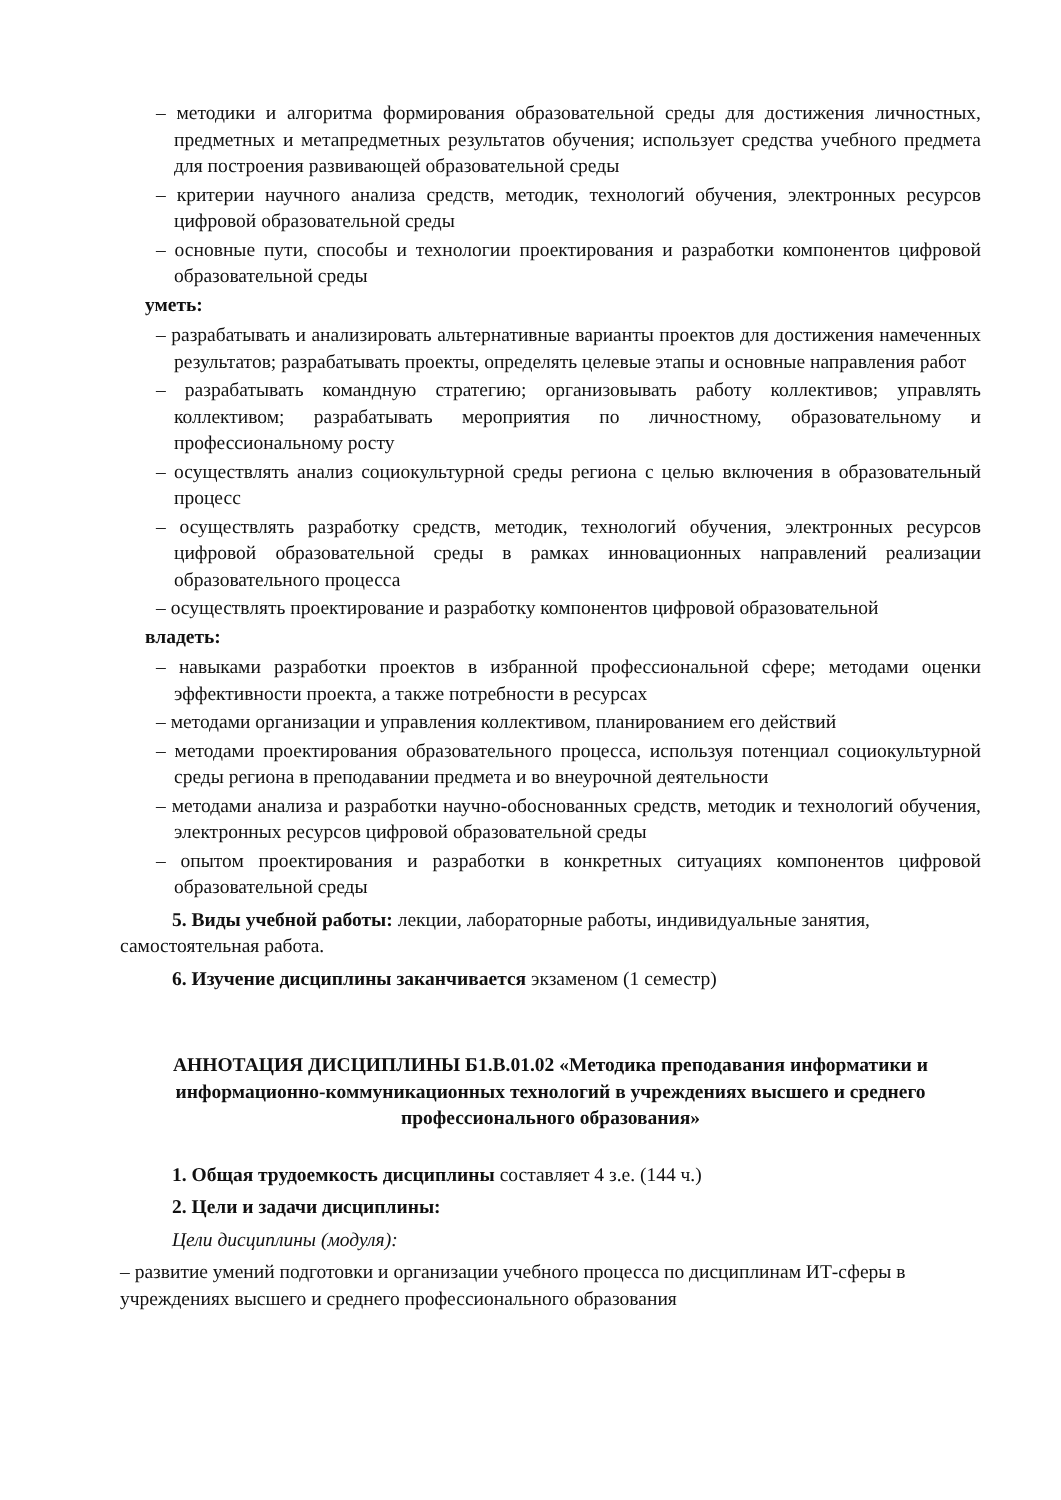– методики и алгоритма формирования образовательной среды для достижения личностных, предметных и метапредметных результатов обучения; использует средства учебного предмета для построения развивающей образовательной среды
– критерии научного анализа средств, методик, технологий обучения, электронных ресурсов цифровой образовательной среды
– основные пути, способы и технологии проектирования и разработки компонентов цифровой образовательной среды
уметь:
– разрабатывать и анализировать альтернативные варианты проектов для достижения намеченных результатов; разрабатывать проекты, определять целевые этапы и основные направления работ
– разрабатывать командную стратегию; организовывать работу коллективов; управлять коллективом; разрабатывать мероприятия по личностному, образовательному и профессиональному росту
– осуществлять анализ социокультурной среды региона с целью включения в образовательный процесс
– осуществлять разработку средств, методик, технологий обучения, электронных ресурсов цифровой образовательной среды в рамках инновационных направлений реализации образовательного процесса
– осуществлять проектирование и разработку компонентов цифровой образовательной
владеть:
– навыками разработки проектов в избранной профессиональной сфере; методами оценки эффективности проекта, а также потребности в ресурсах
– методами организации и управления коллективом, планированием его действий
– методами проектирования образовательного процесса, используя потенциал социокультурной среды региона в преподавании предмета и во внеурочной деятельности
– методами анализа и разработки научно-обоснованных средств, методик и технологий обучения, электронных ресурсов цифровой образовательной среды
– опытом проектирования и разработки в конкретных ситуациях компонентов цифровой образовательной среды
5. Виды учебной работы: лекции, лабораторные работы, индивидуальные занятия, самостоятельная работа.
6. Изучение дисциплины заканчивается экзаменом (1 семестр)
АННОТАЦИЯ ДИСЦИПЛИНЫ Б1.В.01.02 «Методика преподавания информатики и информационно-коммуникационных технологий в учреждениях высшего и среднего профессионального образования»
1. Общая трудоемкость дисциплины составляет 4 з.е. (144 ч.)
2. Цели и задачи дисциплины:
Цели дисциплины (модуля):
– развитие умений подготовки и организации учебного процесса по дисциплинам ИТ-сферы в учреждениях высшего и среднего профессионального образования